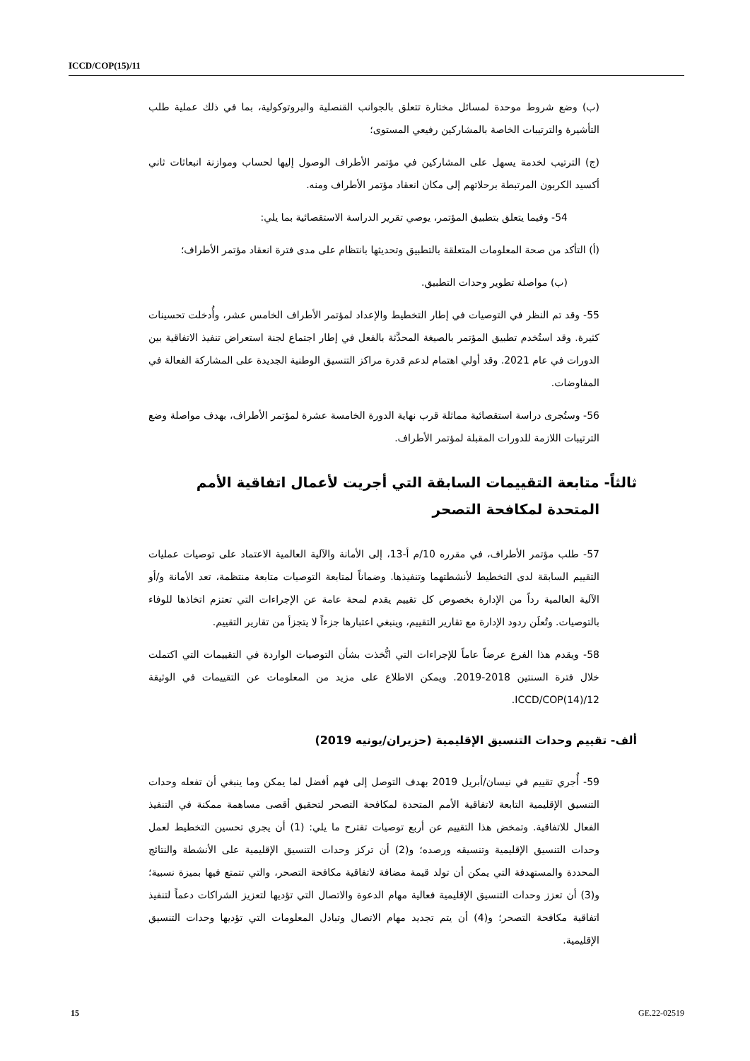ICCD/COP(15)/11
(ب) وضع شروط موحدة لمسائل مختارة تتعلق بالجوانب القنصلية والبروتوكولية، بما في ذلك عملية طلب التأشيرة والترتيبات الخاصة بالمشاركين رفيعي المستوى؛
(ج) الترتيب لخدمة يسهل على المشاركين في مؤتمر الأطراف الوصول إليها لحساب وموازنة انبعاثات ثاني أكسيد الكربون المرتبطة برحلاتهم إلى مكان انعقاد مؤتمر الأطراف ومنه.
54- وفيما يتعلق بتطبيق المؤتمر، يوصي تقرير الدراسة الاستقصائية بما يلي:
(أ) التأكد من صحة المعلومات المتعلقة بالتطبيق وتحديثها بانتظام على مدى فترة انعقاد مؤتمر الأطراف؛
(ب) مواصلة تطوير وحدات التطبيق.
55- وقد تم النظر في التوصيات في إطار التخطيط والإعداد لمؤتمر الأطراف الخامس عشر، وأُدخلت تحسينات كثيرة. وقد استُخدم تطبيق المؤتمر بالصيغة المحدَّثة بالفعل في إطار اجتماع لجنة استعراض تنفيذ الاتفاقية بين الدورات في عام 2021. وقد أولي اهتمام لدعم قدرة مراكز التنسيق الوطنية الجديدة على المشاركة الفعالة في المفاوضات.
56- وستُجرى دراسة استقصائية مماثلة قرب نهاية الدورة الخامسة عشرة لمؤتمر الأطراف، بهدف مواصلة وضع الترتيبات اللازمة للدورات المقبلة لمؤتمر الأطراف.
ثالثاً- متابعة التقييمات السابقة التي أجريت لأعمال اتفاقية الأمم المتحدة لمكافحة التصحر
57- طلب مؤتمر الأطراف، في مقرره 10/م أ-13، إلى الأمانة والآلية العالمية الاعتماد على توصيات عمليات التقييم السابقة لدى التخطيط لأنشطتهما وتنفيذها. وضماناً لمتابعة التوصيات متابعة منتظمة، تعد الأمانة و/أو الآلية العالمية رداً من الإدارة بخصوص كل تقييم يقدم لمحة عامة عن الإجراءات التي تعتزم اتخاذها للوفاء بالتوصيات. وتُعلَن ردود الإدارة مع تقارير التقييم، وينبغي اعتبارها جزءاً لا يتجزأ من تقارير التقييم.
58- ويقدم هذا الفرع عرضاً عاماً للإجراءات التي اتُّخذت بشأن التوصيات الواردة في التقييمات التي اكتملت خلال فترة السنتين 2018-2019. ويمكن الاطلاع على مزيد من المعلومات عن التقييمات في الوثيقة ICCD/COP(14)/12.
ألف- تقييم وحدات التنسيق الإقليمية (حزيران/يونيه 2019)
59- أُجري تقييم في نيسان/أبريل 2019 بهدف التوصل إلى فهم أفضل لما يمكن وما ينبغي أن تفعله وحدات التنسيق الإقليمية التابعة لاتفاقية الأمم المتحدة لمكافحة التصحر لتحقيق أقصى مساهمة ممكنة في التنفيذ الفعال للاتفاقية. وتمخض هذا التقييم عن أربع توصيات تقترح ما يلي: (1) أن يجري تحسين التخطيط لعمل وحدات التنسيق الإقليمية وتنسيقه ورصده؛ و(2) أن تركز وحدات التنسيق الإقليمية على الأنشطة والنتائج المحددة والمستهدفة التي يمكن أن تولد قيمة مضافة لاتفاقية مكافحة التصحر، والتي تتمتع فيها بميزة نسبية؛ و(3) أن تعزز وحدات التنسيق الإقليمية فعالية مهام الدعوة والاتصال التي تؤديها لتعزيز الشراكات دعماً لتنفيذ اتفاقية مكافحة التصحر؛ و(4) أن يتم تجديد مهام الاتصال وتبادل المعلومات التي تؤديها وحدات التنسيق الإقليمية.
15 GE.22-02519